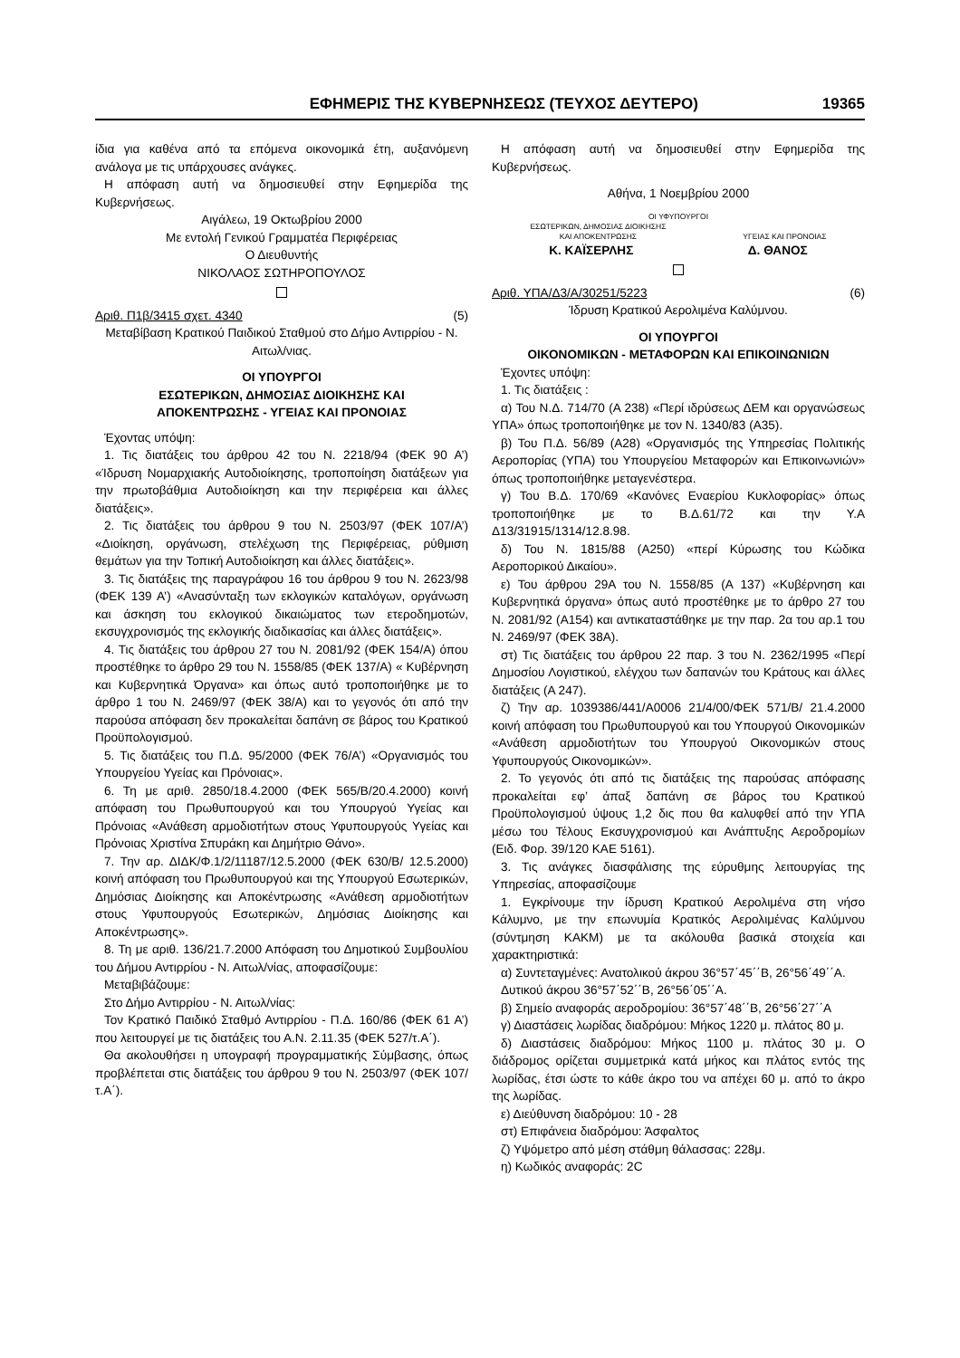ΕΦΗΜΕΡΙΣ ΤΗΣ ΚΥΒΕΡΝΗΣΕΩΣ (ΤΕΥΧΟΣ ΔΕΥΤΕΡΟ) 19365
ίδια για καθένα από τα επόμενα οικονομικά έτη, αυξανόμενη ανάλογα με τις υπάρχουσες ανάγκες.
Η απόφαση αυτή να δημοσιευθεί στην Εφημερίδα της Κυβερνήσεως.
Αιγάλεω, 19 Οκτωβρίου 2000
Με εντολή Γενικού Γραμματέα Περιφέρειας
Ο Διευθυντής
ΝΙΚΟΛΑΟΣ ΣΩΤΗΡΟΠΟΥΛΟΣ
Αριθ. Π1β/3415 σχετ. 4340 (5)
Μεταβίβαση Κρατικού Παιδικού Σταθμού στο Δήμο Αντιρρίου - Ν. Αιτωλ/νιας.
ΟΙ ΥΠΟΥΡΓΟΙ
ΕΣΩΤΕΡΙΚΩΝ, ΔΗΜΟΣΙΑΣ ΔΙΟΙΚΗΣΗΣ ΚΑΙ
ΑΠΟΚΕΝΤΡΩΣΗΣ - ΥΓΕΙΑΣ ΚΑΙ ΠΡΟΝΟΙΑΣ
Έχοντας υπόψη:
1. Τις διατάξεις του άρθρου 42 του Ν. 2218/94 (ΦΕΚ 90 Α’) «Ίδρυση Νομαρχιακής Αυτοδιοίκησης, τροποποίηση διατάξεων για την πρωτοβάθμια Αυτοδιοίκηση και την περιφέρεια και άλλες διατάξεις».
2. Τις διατάξεις του άρθρου 9 του Ν. 2503/97 (ΦΕΚ 107/Α’) «Διοίκηση, οργάνωση, στελέχωση της Περιφέρειας, ρύθμιση θεμάτων για την Τοπική Αυτοδιοίκηση και άλλες διατάξεις».
3. Τις διατάξεις της παραγράφου 16 του άρθρου 9 του Ν. 2623/98 (ΦΕΚ 139 Α’) «Ανασύνταξη των εκλογικών καταλόγων, οργάνωση και άσκηση του εκλογικού δικαιώματος των ετεροδημοτών, εκσυγχρονισμός της εκλογικής διαδικασίας και άλλες διατάξεις».
4. Τις διατάξεις του άρθρου 27 του Ν. 2081/92 (ΦΕΚ 154/Α) όπου προστέθηκε το άρθρο 29 του Ν. 1558/85 (ΦΕΚ 137/Α) « Κυβέρνηση και Κυβερνητικά Όργανα» και όπως αυτό τροποποιήθηκε με το άρθρο 1 του Ν. 2469/97 (ΦΕΚ 38/Α) και το γεγονός ότι από την παρούσα απόφαση δεν προκαλείται δαπάνη σε βάρος του Κρατικού Προϋπολογισμού.
5. Τις διατάξεις του Π.Δ. 95/2000 (ΦΕΚ 76/Α’) «Οργανισμός του Υπουργείου Υγείας και Πρόνοιας».
6. Τη με αριθ. 2850/18.4.2000 (ΦΕΚ 565/Β/20.4.2000) κοινή απόφαση του Πρωθυπουργού και του Υπουργού Υγείας και Πρόνοιας «Ανάθεση αρμοδιοτήτων στους Υφυπουργούς Υγείας και Πρόνοιας Χριστίνα Σπυράκη και Δημήτριο Θάνο».
7. Την αρ. ΔΙΔΚ/Φ.1/2/11187/12.5.2000 (ΦΕΚ 630/Β/ 12.5.2000) κοινή απόφαση του Πρωθυπουργού και της Υπουργού Εσωτερικών, Δημόσιας Διοίκησης και Αποκέντρωσης «Ανάθεση αρμοδιοτήτων στους Υφυπουργούς Εσωτερικών, Δημόσιας Διοίκησης και Αποκέντρωσης».
8. Τη με αριθ. 136/21.7.2000 Απόφαση του Δημοτικού Συμβουλίου του Δήμου Αντιρρίου - Ν. Αιτωλ/νίας, αποφασίζουμε:
Μεταβιβάζουμε:
Στο Δήμο Αντιρρίου - Ν. Αιτωλ/νίας:
Τον Κρατικό Παιδικό Σταθμό Αντιρρίου - Π.Δ. 160/86 (ΦΕΚ 61 Α’) που λειτουργεί με τις διατάξεις του Α.Ν. 2.11.35 (ΦΕΚ 527/τ.Α΄).
Θα ακολουθήσει η υπογραφή προγραμματικής Σύμβασης, όπως προβλέπεται στις διατάξεις του άρθρου 9 του Ν. 2503/97 (ΦΕΚ 107/τ.Α΄).
Η απόφαση αυτή να δημοσιευθεί στην Εφημερίδα της Κυβερνήσεως.
Αθήνα, 1 Νοεμβρίου 2000
ΟΙ ΥΦΥΠΟΥΡΓΟΙ
ΕΣΩΤΕΡΙΚΩΝ, ΔΗΜΟΣΙΑΣ ΔΙΟΙΚΗΣΗΣ
ΚΑΙ ΑΠΟΚΕΝΤΡΩΣΗΣ
ΥΓΕΙΑΣ ΚΑΙ ΠΡΟΝΟΙΑΣ
Κ. ΚΑΪΣΕΡΛΗΣ Δ. ΘΑΝΟΣ
Αριθ. ΥΠΑ/Δ3/Α/30251/5223 (6)
Ίδρυση Κρατικού Αερολιμένα Καλύμνου.
ΟΙ ΥΠΟΥΡΓΟΙ
ΟΙΚΟΝΟΜΙΚΩΝ - ΜΕΤΑΦΟΡΩΝ ΚΑΙ ΕΠΙΚΟΙΝΩΝΙΩΝ
Έχοντες υπόψη:
1. Τις διατάξεις :
α) Του Ν.Δ. 714/70 (Α 238) «Περί ιδρύσεως ΔΕΜ και οργανώσεως ΥΠΑ» όπως τροποποιήθηκε με τον Ν. 1340/83 (Α35).
β) Του Π.Δ. 56/89 (Α28) «Οργανισμός της Υπηρεσίας Πολιτικής Αεροπορίας (ΥΠΑ) του Υπουργείου Μεταφορών και Επικοινωνιών» όπως τροποποιήθηκε μεταγενέστερα.
γ) Του Β.Δ. 170/69 «Κανόνες Εναερίου Κυκλοφορίας» όπως τροποποιήθηκε με το Β.Δ.61/72 και την Υ.Α Δ13/31915/1314/12.8.98.
δ) Του Ν. 1815/88 (Α250) «περί Κύρωσης του Κώδικα Αεροπορικού Δικαίου».
ε) Του άρθρου 29Α του Ν. 1558/85 (Α 137) «Κυβέρνηση και Κυβερνητικά όργανα» όπως αυτό προστέθηκε με το άρθρο 27 του Ν. 2081/92 (Α154) και αντικαταστάθηκε με την παρ. 2α του αρ.1 του Ν. 2469/97 (ΦΕΚ 38Α).
στ) Τις διατάξεις του άρθρου 22 παρ. 3 του Ν. 2362/1995 «Περί Δημοσίου Λογιστικού, ελέγχου των δαπανών του Κράτους και άλλες διατάξεις (Α 247).
ζ) Την αρ. 1039386/441/Α0006 21/4/00/ΦΕΚ 571/Β/ 21.4.2000 κοινή απόφαση του Πρωθυπουργού και του Υπουργού Οικονομικών «Ανάθεση αρμοδιοτήτων του Υπουργού Οικονομικών στους Υφυπουργούς Οικονομικών».
2. Το γεγονός ότι από τις διατάξεις της παρούσας απόφασης προκαλείται εφ’ άπαξ δαπάνη σε βάρος του Κρατικού Προϋπολογισμού ύψους 1,2 δις που θα καλυφθεί από την ΥΠΑ μέσω του Τέλους Εκσυγχρονισμού και Ανάπτυξης Αεροδρομίων (Ειδ. Φορ. 39/120 ΚΑΕ 5161).
3. Τις ανάγκες διασφάλισης της εύρυθμης λειτουργίας της Υπηρεσίας, αποφασίζουμε
1. Εγκρίνουμε την ίδρυση Κρατικού Αερολιμένα στη νήσο Κάλυμνο, με την επωνυμία Κρατικός Αερολιμένας Καλύμνου (σύντμηση ΚΑΚΜ) με τα ακόλουθα βασικά στοιχεία και χαρακτηριστικά:
α) Συντεταγμένες: Ανατολικού άκρου 36°57΄45΄΄Β, 26°56΄49΄΄Α.
Δυτικού άκρου 36°57΄52΄΄Β, 26°56΄05΄΄Α.
β) Σημείο αναφοράς αεροδρομίου: 36°57΄48΄΄Β, 26°56΄27΄΄Α
γ) Διαστάσεις λωρίδας διαδρόμου: Μήκος 1220 μ. πλάτος 80 μ.
δ) Διαστάσεις διαδρόμου: Μήκος 1100 μ. πλάτος 30 μ. Ο διάδρομος ορίζεται συμμετρικά κατά μήκος και πλάτος εντός της λωρίδας, έτσι ώστε το κάθε άκρο του να απέχει 60 μ. από το άκρο της λωρίδας.
ε) Διεύθυνση διαδρόμου: 10 - 28
στ) Επιφάνεια διαδρόμου: Άσφαλτος
ζ) Υψόμετρο από μέση στάθμη θάλασσας: 228μ.
η) Κωδικός αναφοράς: 2C